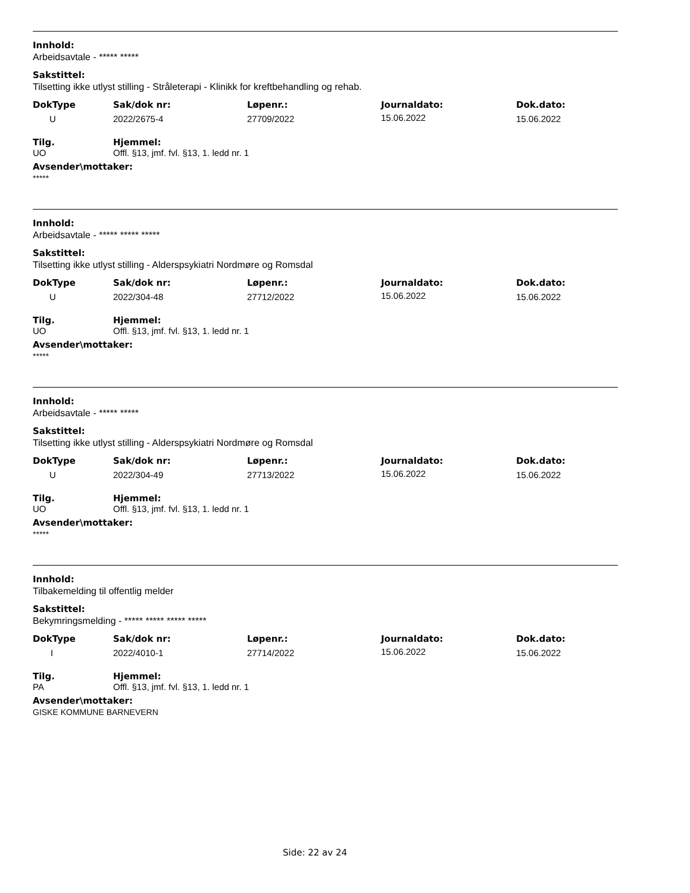Innhold:
Arbeidsavtale - ***** *****
Sakstittel:
Tilsetting ikke utlyst stilling - Stråleterapi - Klinikk for kreftbehandling og rehab.
| DokType | Sak/dok nr: | Løpenr.: | Journaldato: | Dok.dato: |
| --- | --- | --- | --- | --- |
| U | 2022/2675-4 | 27709/2022 | 15.06.2022 | 15.06.2022 |
| Tilg. | Hjemmel: |
| --- | --- |
| UO | Offl. §13, jmf. fvl. §13, 1. ledd nr. 1 |
Avsender\mottaker:
*****
Innhold:
Arbeidsavtale - ***** ***** *****
Sakstittel:
Tilsetting ikke utlyst stilling - Alderspsykiatri Nordmøre og Romsdal
| DokType | Sak/dok nr: | Løpenr.: | Journaldato: | Dok.dato: |
| --- | --- | --- | --- | --- |
| U | 2022/304-48 | 27712/2022 | 15.06.2022 | 15.06.2022 |
| Tilg. | Hjemmel: |
| --- | --- |
| UO | Offl. §13, jmf. fvl. §13, 1. ledd nr. 1 |
Avsender\mottaker:
*****
Innhold:
Arbeidsavtale - ***** *****
Sakstittel:
Tilsetting ikke utlyst stilling - Alderspsykiatri Nordmøre og Romsdal
| DokType | Sak/dok nr: | Løpenr.: | Journaldato: | Dok.dato: |
| --- | --- | --- | --- | --- |
| U | 2022/304-49 | 27713/2022 | 15.06.2022 | 15.06.2022 |
| Tilg. | Hjemmel: |
| --- | --- |
| UO | Offl. §13, jmf. fvl. §13, 1. ledd nr. 1 |
Avsender\mottaker:
*****
Innhold:
Tilbakemelding til offentlig melder
Sakstittel:
Bekymringsmelding - ***** ***** ***** *****
| DokType | Sak/dok nr: | Løpenr.: | Journaldato: | Dok.dato: |
| --- | --- | --- | --- | --- |
| I | 2022/4010-1 | 27714/2022 | 15.06.2022 | 15.06.2022 |
| Tilg. | Hjemmel: |
| --- | --- |
| PA | Offl. §13, jmf. fvl. §13, 1. ledd nr. 1 |
Avsender\mottaker:
GISKE KOMMUNE BARNEVERN
Side: 22 av 24